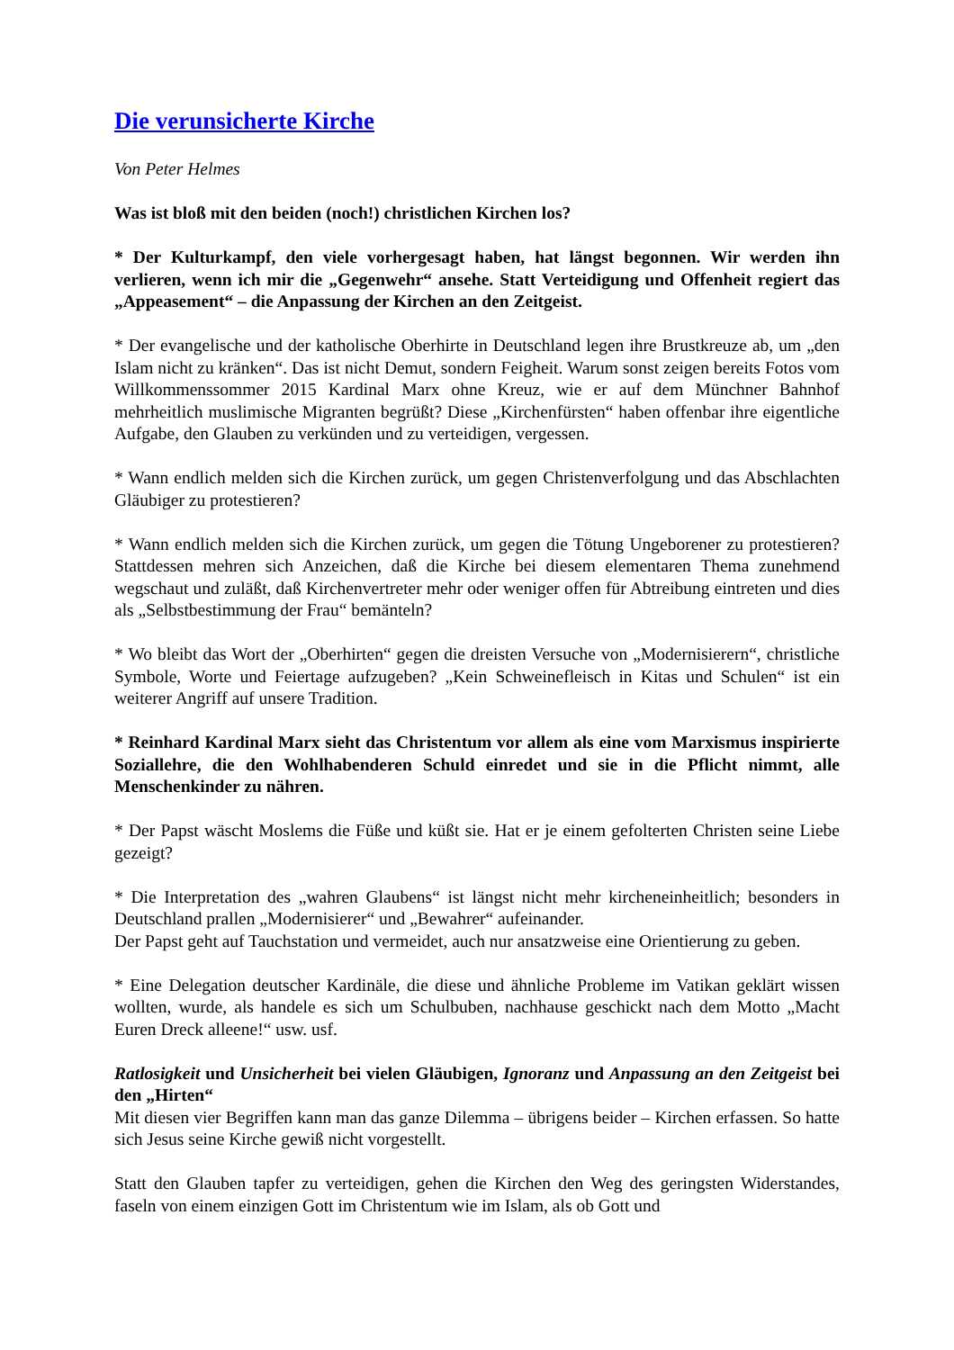Die verunsicherte Kirche
Von Peter Helmes
Was ist bloß mit den beiden (noch!) christlichen Kirchen los?
* Der Kulturkampf, den viele vorhergesagt haben, hat längst begonnen. Wir werden ihn verlieren, wenn ich mir die „Gegenwehr“ ansehe. Statt Verteidigung und Offenheit regiert das „Appeasement“ – die Anpassung der Kirchen an den Zeitgeist.
* Der evangelische und der katholische Oberhirte in Deutschland legen ihre Brustkreuze ab, um „den Islam nicht zu kränken“. Das ist nicht Demut, sondern Feigheit. Warum sonst zeigen bereits Fotos vom Willkommenssommer 2015 Kardinal Marx ohne Kreuz, wie er auf dem Münchner Bahnhof mehrheitlich muslimische Migranten begrüßt? Diese „Kirchenfürsten“ haben offenbar ihre eigentliche Aufgabe, den Glauben zu verkünden und zu verteidigen, vergessen.
* Wann endlich melden sich die Kirchen zurück, um gegen Christenverfolgung und das Abschlachten Gläubiger zu protestieren?
* Wann endlich melden sich die Kirchen zurück, um gegen die Tötung Ungeborener zu protestieren? Stattdessen mehren sich Anzeichen, daß die Kirche bei diesem elementaren Thema zunehmend wegschaut und zuläßt, daß Kirchenvertreter mehr oder weniger offen für Abtreibung eintreten und dies als „Selbstbestimmung der Frau“ bemänteln?
* Wo bleibt das Wort der „Oberhirten“ gegen die dreisten Versuche von „Modernisierern“, christliche Symbole, Worte und Feiertage aufzugeben? „Kein Schweinefleisch in Kitas und Schulen“ ist ein weiterer Angriff auf unsere Tradition.
* Reinhard Kardinal Marx sieht das Christentum vor allem als eine vom Marxismus inspirierte Soziallehre, die den Wohlhabenderen Schuld einredet und sie in die Pflicht nimmt, alle Menschenkinder zu nähren.
* Der Papst wäscht Moslems die Füße und küßt sie. Hat er je einem gefolterten Christen seine Liebe gezeigt?
* Die Interpretation des „wahren Glaubens“ ist längst nicht mehr kircheneinheitlich; besonders in Deutschland prallen „Modernisierer“ und „Bewahrer“ aufeinander.
Der Papst geht auf Tauchstation und vermeidet, auch nur ansatzweise eine Orientierung zu geben.
* Eine Delegation deutscher Kardinäle, die diese und ähnliche Probleme im Vatikan geklärt wissen wollten, wurde, als handele es sich um Schulbuben, nachhause geschickt nach dem Motto „Macht Euren Dreck alleene!“ usw. usf.
Ratlosigkeit und Unsicherheit bei vielen Gläubigen, Ignoranz und Anpassung an den Zeitgeist bei den „Hirten“
Mit diesen vier Begriffen kann man das ganze Dilemma – übrigens beider – Kirchen erfassen. So hatte sich Jesus seine Kirche gewiß nicht vorgestellt.
Statt den Glauben tapfer zu verteidigen, gehen die Kirchen den Weg des geringsten Widerstandes, faseln von einem einzigen Gott im Christentum wie im Islam, als ob Gott und